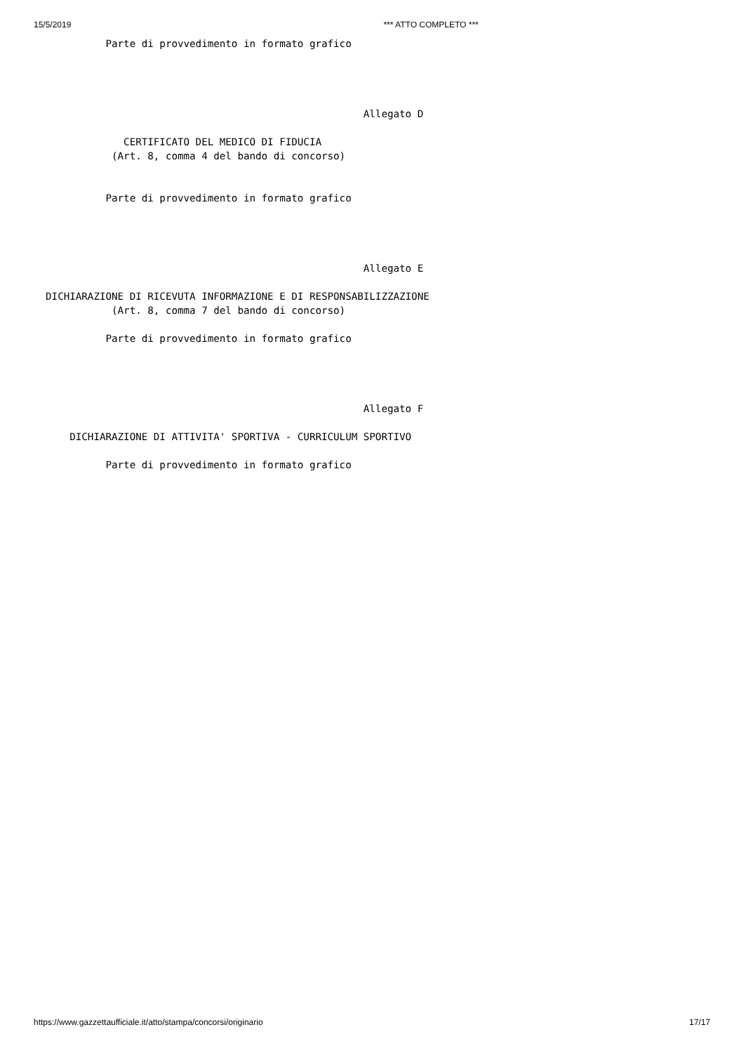15/5/2019 *** ATTO COMPLETO ***
            Parte di provvedimento in formato grafico




                                                       Allegato D

               CERTIFICATO DEL MEDICO DI FIDUCIA
             (Art. 8, comma 4 del bando di concorso)


            Parte di provvedimento in formato grafico




                                                       Allegato E

  DICHIARAZIONE DI RICEVUTA INFORMAZIONE E DI RESPONSABILIZZAZIONE
             (Art. 8, comma 7 del bando di concorso)

            Parte di provvedimento in formato grafico




                                                       Allegato F

      DICHIARAZIONE DI ATTIVITA' SPORTIVA - CURRICULUM SPORTIVO

            Parte di provvedimento in formato grafico
https://www.gazzettaufficiale.it/atto/stampa/concorsi/originario 17/17